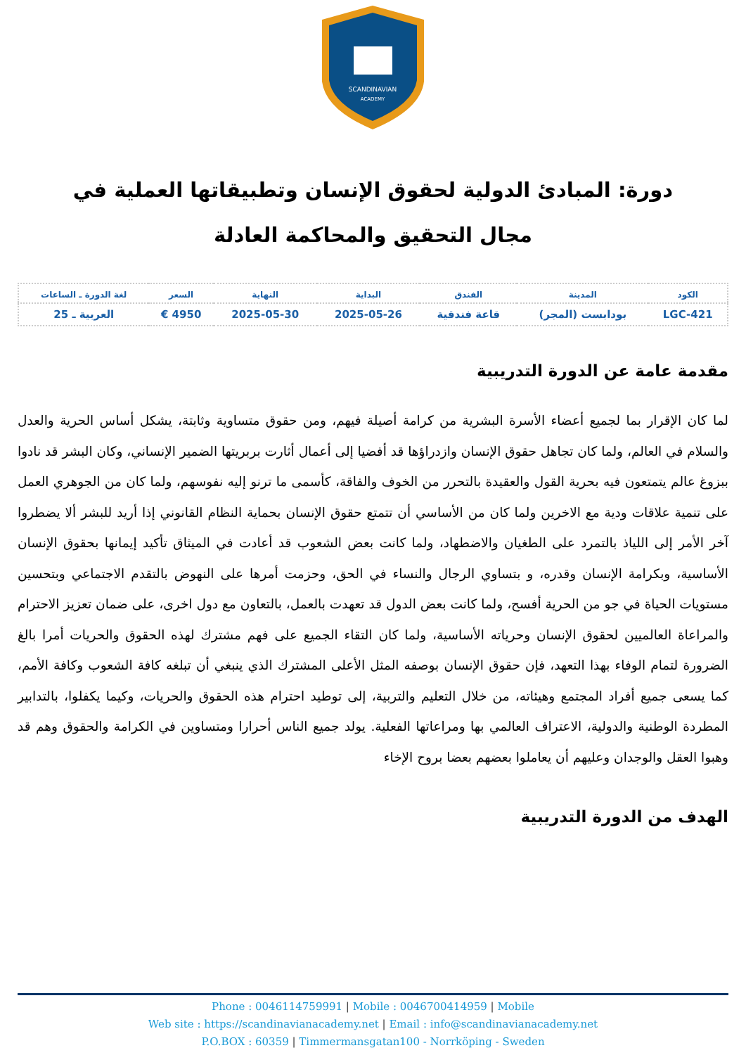SCANDINAVIAN
ACADEMY
دورة: المبادئ الدولية لحقوق الإنسان وتطبيقاتها العملية في مجال التحقيق والمحاكمة العادلة
| الكود | المدينة | الفندق | البداية | النهاية | السعر | لغة الدورة ـ الساعات |
| --- | --- | --- | --- | --- | --- | --- |
| LGC-421 | بودابست (المجر) | قاعة فندقية | 2025-05-26 | 2025-05-30 | 4950 € | العربية ـ 25 |
مقدمة عامة عن الدورة التدريبية
لما كان الإقرار بما لجميع أعضاء الأسرة البشرية من كرامة أصيلة فيهم، ومن حقوق متساوية وثابتة، يشكل أساس الحرية والعدل والسلام في العالم، ولما كان تجاهل حقوق الإنسان وازدراؤها قد أفضيا إلى أعمال أثارت بربريتها الضمير الإنساني، وكان البشر قد نادوا ببزوغ عالم يتمتعون فيه بحرية القول والعقيدة بالتحرر من الخوف والفاقة، كأسمى ما ترنو إليه نفوسهم، ولما كان من الجوهري العمل على تنمية علاقات ودية مع الاخرين ولما كان من الأساسي أن تتمتع حقوق الإنسان بحماية النظام القانوني إذا أريد للبشر ألا يضطروا آخر الأمر إلى اللياذ بالتمرد على الطغيان والاضطهاد، ولما كانت بعض الشعوب قد أعادت في الميثاق تأكيد إيمانها بحقوق الإنسان الأساسية، وبكرامة الإنسان وقدره، و بتساوي الرجال والنساء في الحق، وحزمت أمرها على النهوض بالتقدم الاجتماعي وبتحسين مستويات الحياة في جو من الحرية أفسح، ولما كانت بعض الدول قد تعهدت بالعمل، بالتعاون مع دول اخرى، على ضمان تعزيز الاحترام والمراعاة العالميين لحقوق الإنسان وحرياته الأساسية، ولما كان التقاء الجميع على فهم مشترك لهذه الحقوق والحريات أمرا بالغ الضرورة لتمام الوفاء بهذا التعهد، فإن حقوق الإنسان بوصفه المثل الأعلى المشترك الذي ينبغي أن تبلغه كافة الشعوب وكافة الأمم، كما يسعى جميع أفراد المجتمع وهيئاته، من خلال التعليم والتربية، إلى توطيد احترام هذه الحقوق والحريات، وكيما يكفلوا، بالتدابير المطردة الوطنية والدولية، الاعتراف العالمي بها ومراعاتها الفعلية. يولد جميع الناس أحرارا ومتساوين في الكرامة والحقوق وهم قد وهبوا العقل والوجدان وعليهم أن يعاملوا بعضهم بعضا بروح الإخاء
الهدف من الدورة التدريبية
Phone : 0046114759991 | Mobile : 0046700414959 | Mobile
Web site : https://scandinavianacademy.net | Email : info@scandinavianacademy.net
P.O.BOX : 60359 | Timmermansgatan100 - Norrköping - Sweden